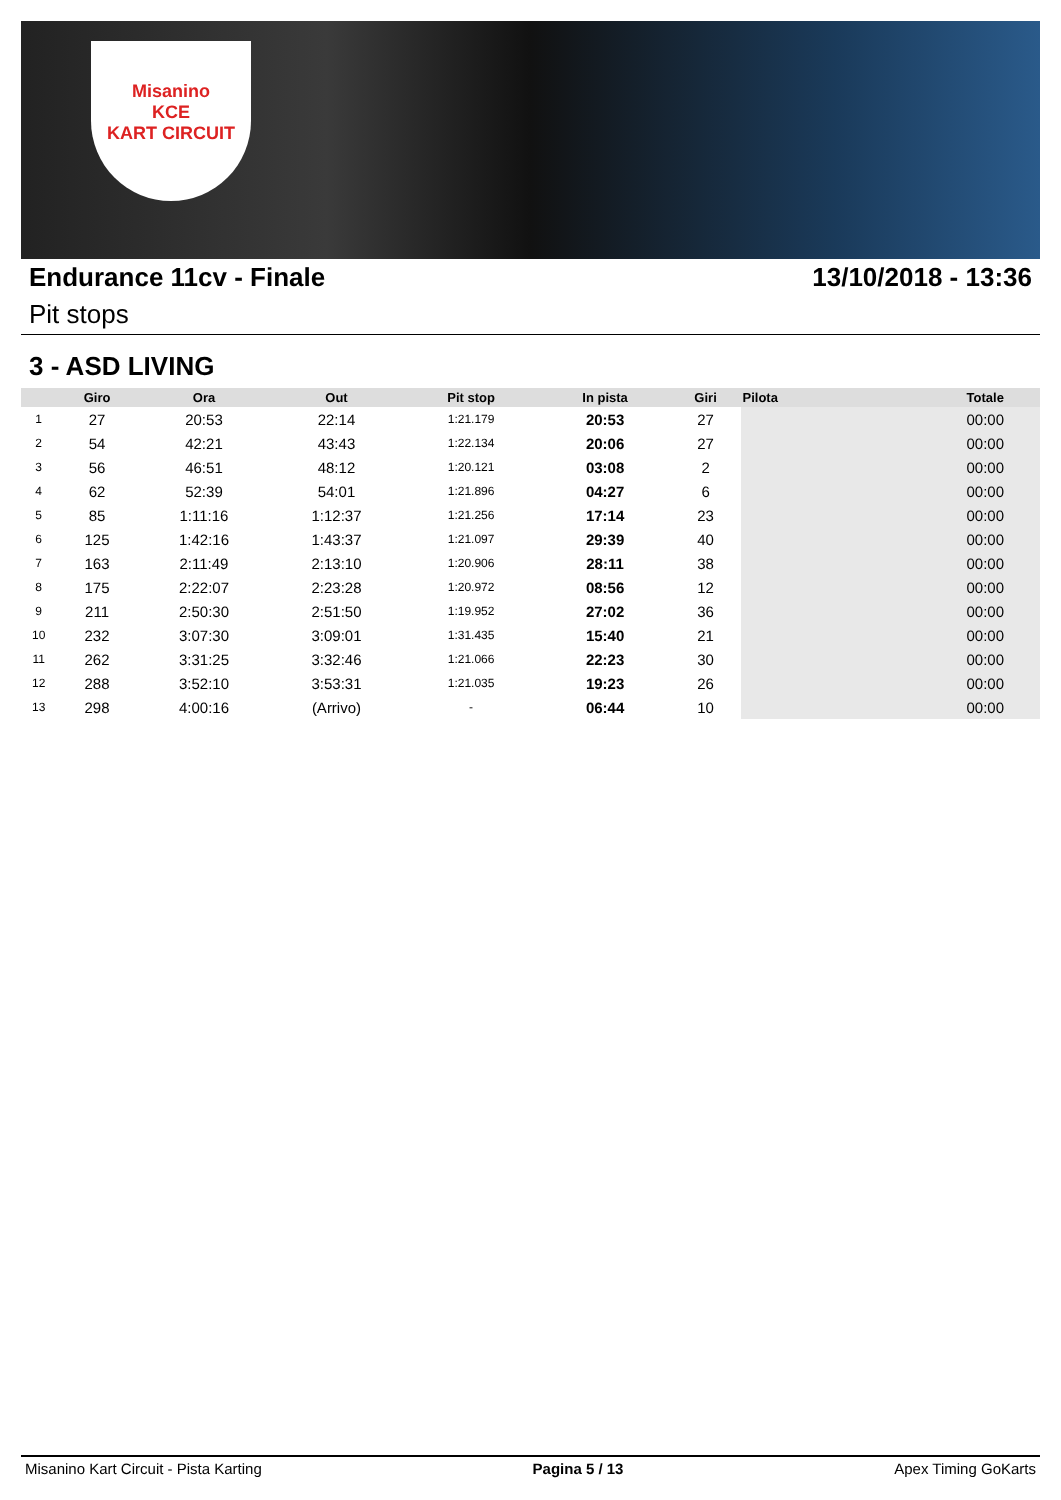Misanino
KCE
KART CIRCUIT
Endurance 11cv - Finale 13/10/2018 - 13:36
Pit stops
3 - ASD LIVING
| | Giro | Ora | Out | Pit stop | In pista | Giri | Pilota | Totale |
| --- | --- | --- | --- | --- | --- | --- | --- | --- |
| 1 | 27 | 20:53 | 22:14 | 1:21.179 | 20:53 | 27 | | 00:00 |
| 2 | 54 | 42:21 | 43:43 | 1:22.134 | 20:06 | 27 | | 00:00 |
| 3 | 56 | 46:51 | 48:12 | 1:20.121 | 03:08 | 2 | | 00:00 |
| 4 | 62 | 52:39 | 54:01 | 1:21.896 | 04:27 | 6 | | 00:00 |
| 5 | 85 | 1:11:16 | 1:12:37 | 1:21.256 | 17:14 | 23 | | 00:00 |
| 6 | 125 | 1:42:16 | 1:43:37 | 1:21.097 | 29:39 | 40 | | 00:00 |
| 7 | 163 | 2:11:49 | 2:13:10 | 1:20.906 | 28:11 | 38 | | 00:00 |
| 8 | 175 | 2:22:07 | 2:23:28 | 1:20.972 | 08:56 | 12 | | 00:00 |
| 9 | 211 | 2:50:30 | 2:51:50 | 1:19.952 | 27:02 | 36 | | 00:00 |
| 10 | 232 | 3:07:30 | 3:09:01 | 1:31.435 | 15:40 | 21 | | 00:00 |
| 11 | 262 | 3:31:25 | 3:32:46 | 1:21.066 | 22:23 | 30 | | 00:00 |
| 12 | 288 | 3:52:10 | 3:53:31 | 1:21.035 | 19:23 | 26 | | 00:00 |
| 13 | 298 | 4:00:16 | (Arrivo) | - | 06:44 | 10 | | 00:00 |
Misanino Kart Circuit - Pista Karting Pagina 5 / 13 Apex Timing GoKarts